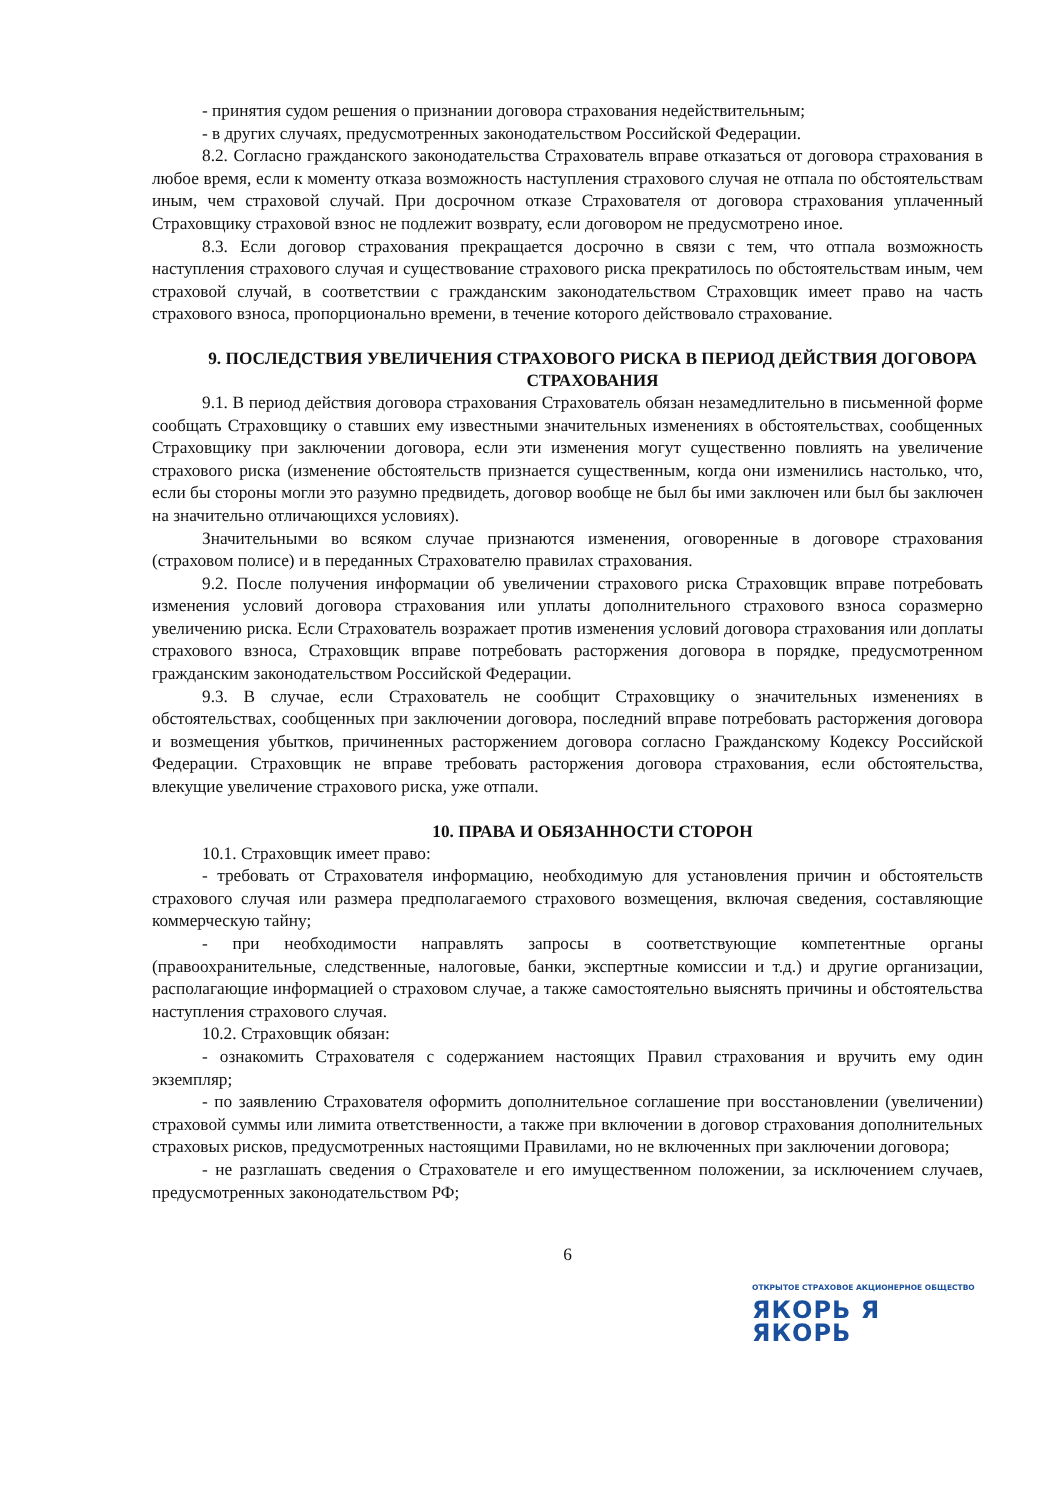- принятия судом решения о признании договора страхования недействительным;
- в других случаях, предусмотренных законодательством Российской Федерации.
8.2. Согласно гражданского законодательства Страхователь вправе отказаться от договора страхования в любое время, если к моменту отказа возможность наступления страхового случая не отпала по обстоятельствам иным, чем страховой случай. При досрочном отказе Страхователя от договора страхования уплаченный Страховщику страховой взнос не подлежит возврату, если договором не предусмотрено иное.
8.3. Если договор страхования прекращается досрочно в связи с тем, что отпала возможность наступления страхового случая и существование страхового риска прекратилось по обстоятельствам иным, чем страховой случай, в соответствии с гражданским законодательством Страховщик имеет право на часть страхового взноса, пропорционально времени, в течение которого действовало страхование.
9. ПОСЛЕДСТВИЯ УВЕЛИЧЕНИЯ СТРАХОВОГО РИСКА В ПЕРИОД ДЕЙСТВИЯ ДОГОВОРА СТРАХОВАНИЯ
9.1. В период действия договора страхования Страхователь обязан незамедлительно в письменной форме сообщать Страховщику о ставших ему известными значительных изменениях в обстоятельствах, сообщенных Страховщику при заключении договора, если эти изменения могут существенно повлиять на увеличение страхового риска (изменение обстоятельств признается существенным, когда они изменились настолько, что, если бы стороны могли это разумно предвидеть, договор вообще не был бы ими заключен или был бы заключен на значительно отличающихся условиях).
Значительными во всяком случае признаются изменения, оговоренные в договоре страхования (страховом полисе) и в переданных Страхователю правилах страхования.
9.2. После получения информации об увеличении страхового риска Страховщик вправе потребовать изменения условий договора страхования или уплаты дополнительного страхового взноса соразмерно увеличению риска. Если Страхователь возражает против изменения условий договора страхования или доплаты страхового взноса, Страховщик вправе потребовать расторжения договора в порядке, предусмотренном гражданским законодательством Российской Федерации.
9.3. В случае, если Страхователь не сообщит Страховщику о значительных изменениях в обстоятельствах, сообщенных при заключении договора, последний вправе потребовать расторжения договора и возмещения убытков, причиненных расторжением договора согласно Гражданскому Кодексу Российской Федерации. Страховщик не вправе требовать расторжения договора страхования, если обстоятельства, влекущие увеличение страхового риска, уже отпали.
10. ПРАВА И ОБЯЗАННОСТИ СТОРОН
10.1. Страховщик имеет право:
- требовать от Страхователя информацию, необходимую для установления причин и обстоятельств страхового случая или размера предполагаемого страхового возмещения, включая сведения, составляющие коммерческую тайну;
- при необходимости направлять запросы в соответствующие компетентные органы (правоохранительные, следственные, налоговые, банки, экспертные комиссии и т.д.) и другие организации, располагающие информацией о страховом случае, а также самостоятельно выяснять причины и обстоятельства наступления страхового случая.
10.2. Страховщик обязан:
- ознакомить Страхователя с содержанием настоящих Правил страхования и вручить ему один экземпляр;
- по заявлению Страхователя оформить дополнительное соглашение при восстановлении (увеличении) страховой суммы или лимита ответственности, а также при включении в договор страхования дополнительных страховых рисков, предусмотренных настоящими Правилами, но не включенных при заключении договора;
- не разглашать сведения о Страхователе и его имущественном положении, за исключением случаев, предусмотренных законодательством РФ;
6
ОТКРЫТОЕ СТРАХОВОЕ АКЦИОНЕРНОЕ ОБЩЕСТВО
ЯКОРЬ Я ЯКОРЬ